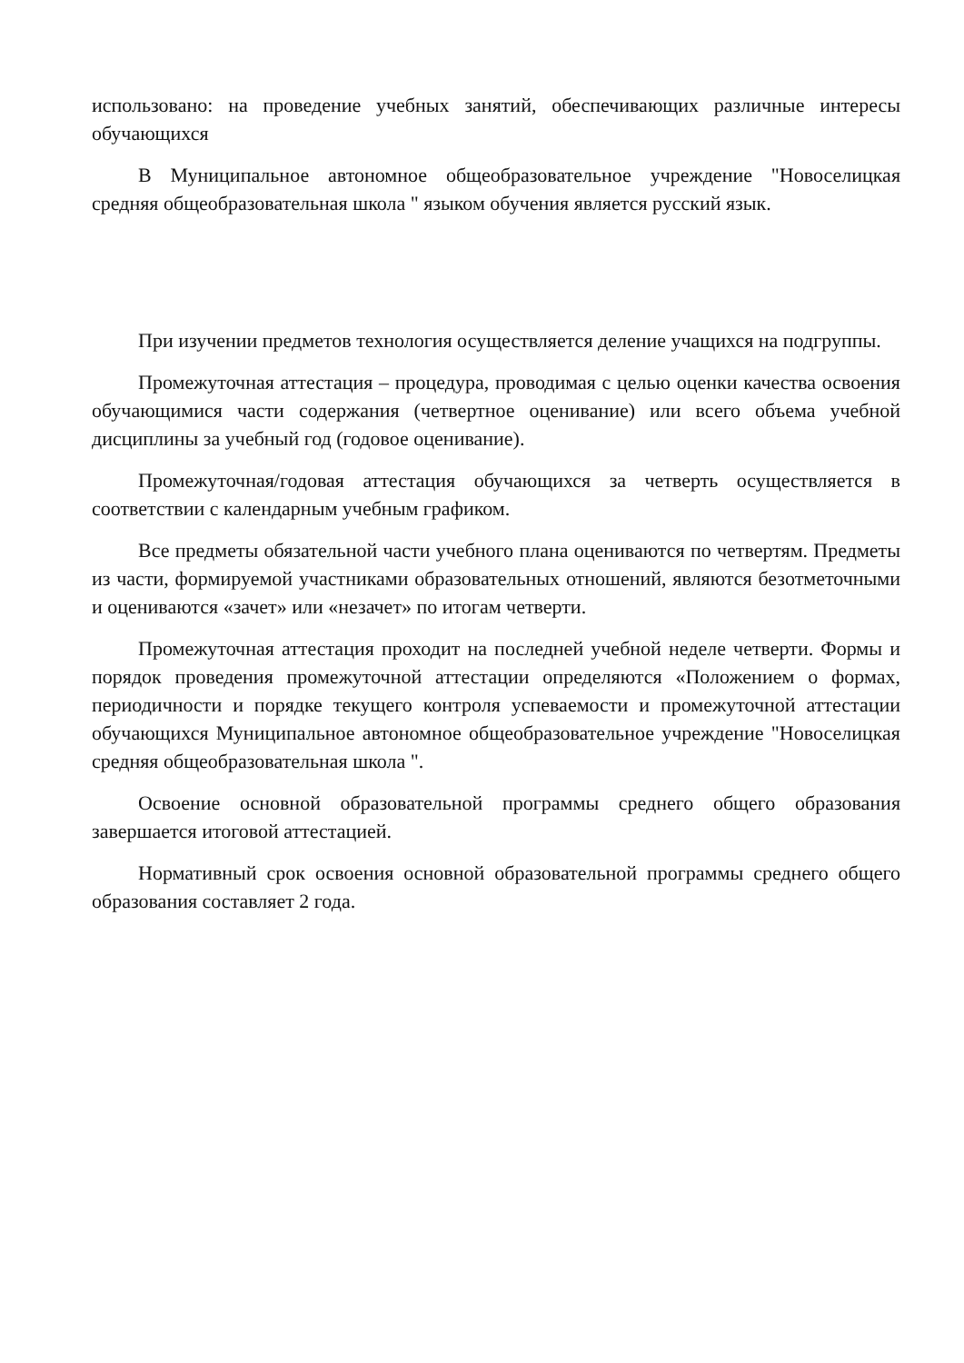использовано: на проведение учебных занятий, обеспечивающих различные интересы обучающихся
В Муниципальное автономное общеобразовательное учреждение "Новоселицкая средняя общеобразовательная школа " языком обучения является русский язык.
При изучении предметов технология осуществляется деление учащихся на подгруппы.
Промежуточная аттестация – процедура, проводимая с целью оценки качества освоения обучающимися части содержания (четвертное оценивание) или всего объема учебной дисциплины за учебный год (годовое оценивание).
Промежуточная/годовая аттестация обучающихся за четверть осуществляется в соответствии с календарным учебным графиком.
Все предметы обязательной части учебного плана оцениваются по четвертям. Предметы из части, формируемой участниками образовательных отношений, являются безотметочными и оцениваются «зачет» или «незачет» по итогам четверти.
Промежуточная аттестация проходит на последней учебной неделе четверти. Формы и порядок проведения промежуточной аттестации определяются «Положением о формах, периодичности и порядке текущего контроля успеваемости и промежуточной аттестации обучающихся Муниципальное автономное общеобразовательное учреждение "Новоселицкая средняя общеобразовательная школа ".
Освоение основной образовательной программы среднего общего образования завершается итоговой аттестацией.
Нормативный срок освоения основной образовательной программы среднего общего образования составляет 2 года.